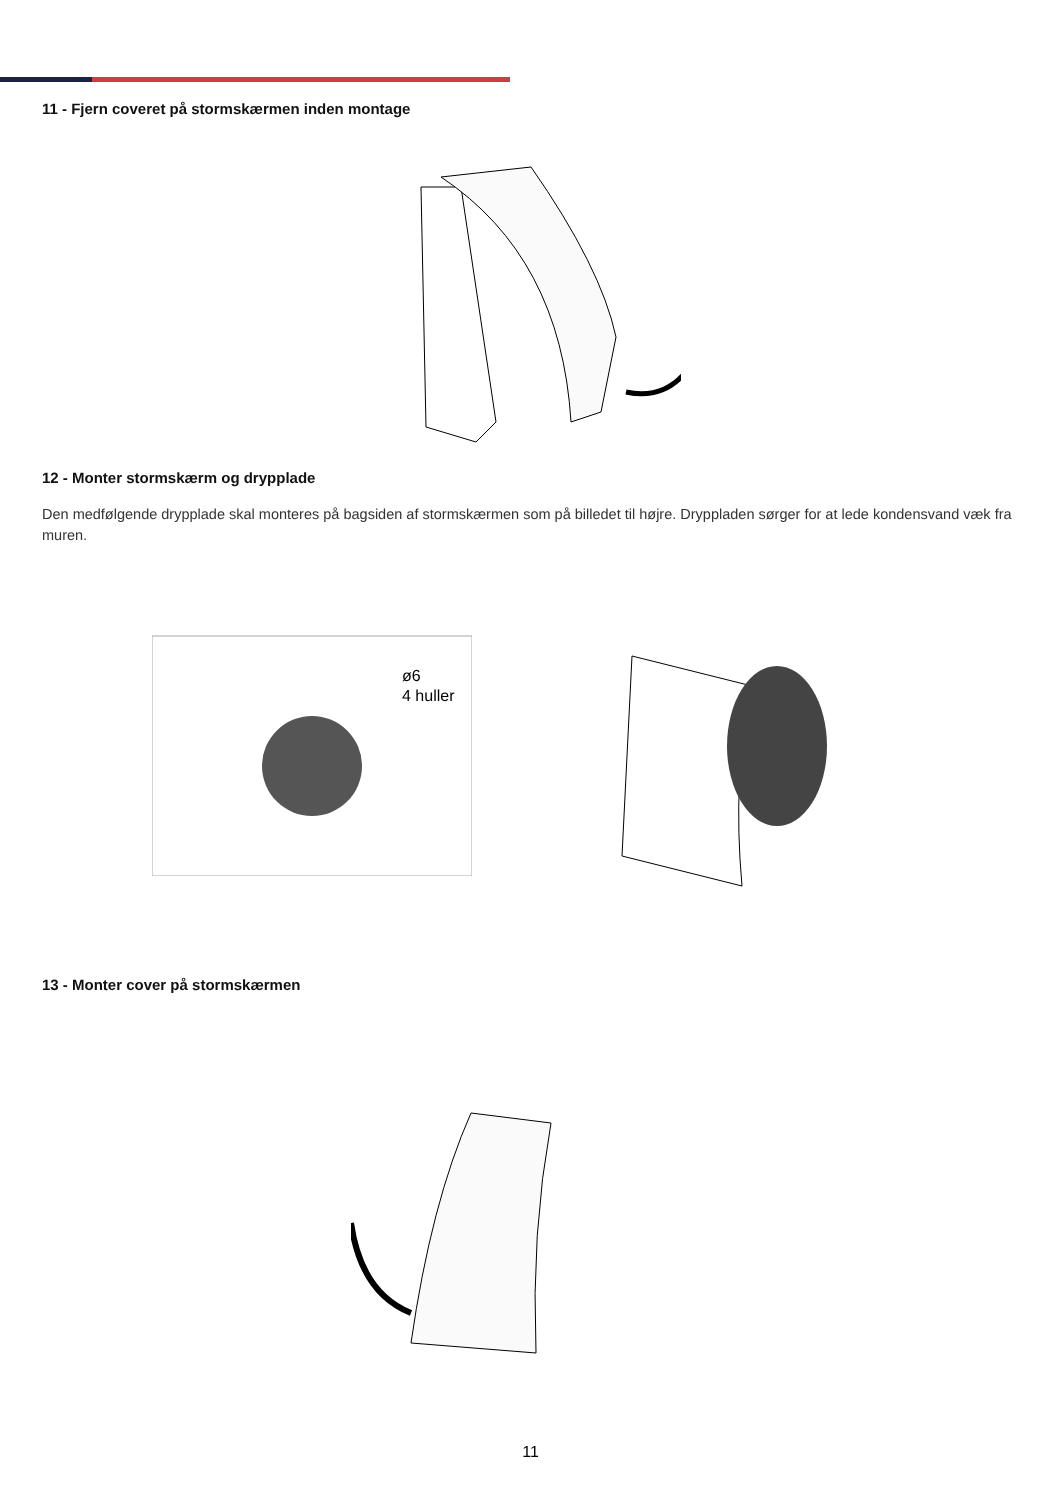11 - Fjern coveret på stormskærmen inden montage
12 - Monter stormskærm og drypplade
Den medfølgende drypplade skal monteres på bagsiden af stormskærmen som på billedet til højre. Dryppladen sørger for at lede kondensvand væk fra muren.
ø6
4 huller
13 - Monter cover på stormskærmen
11